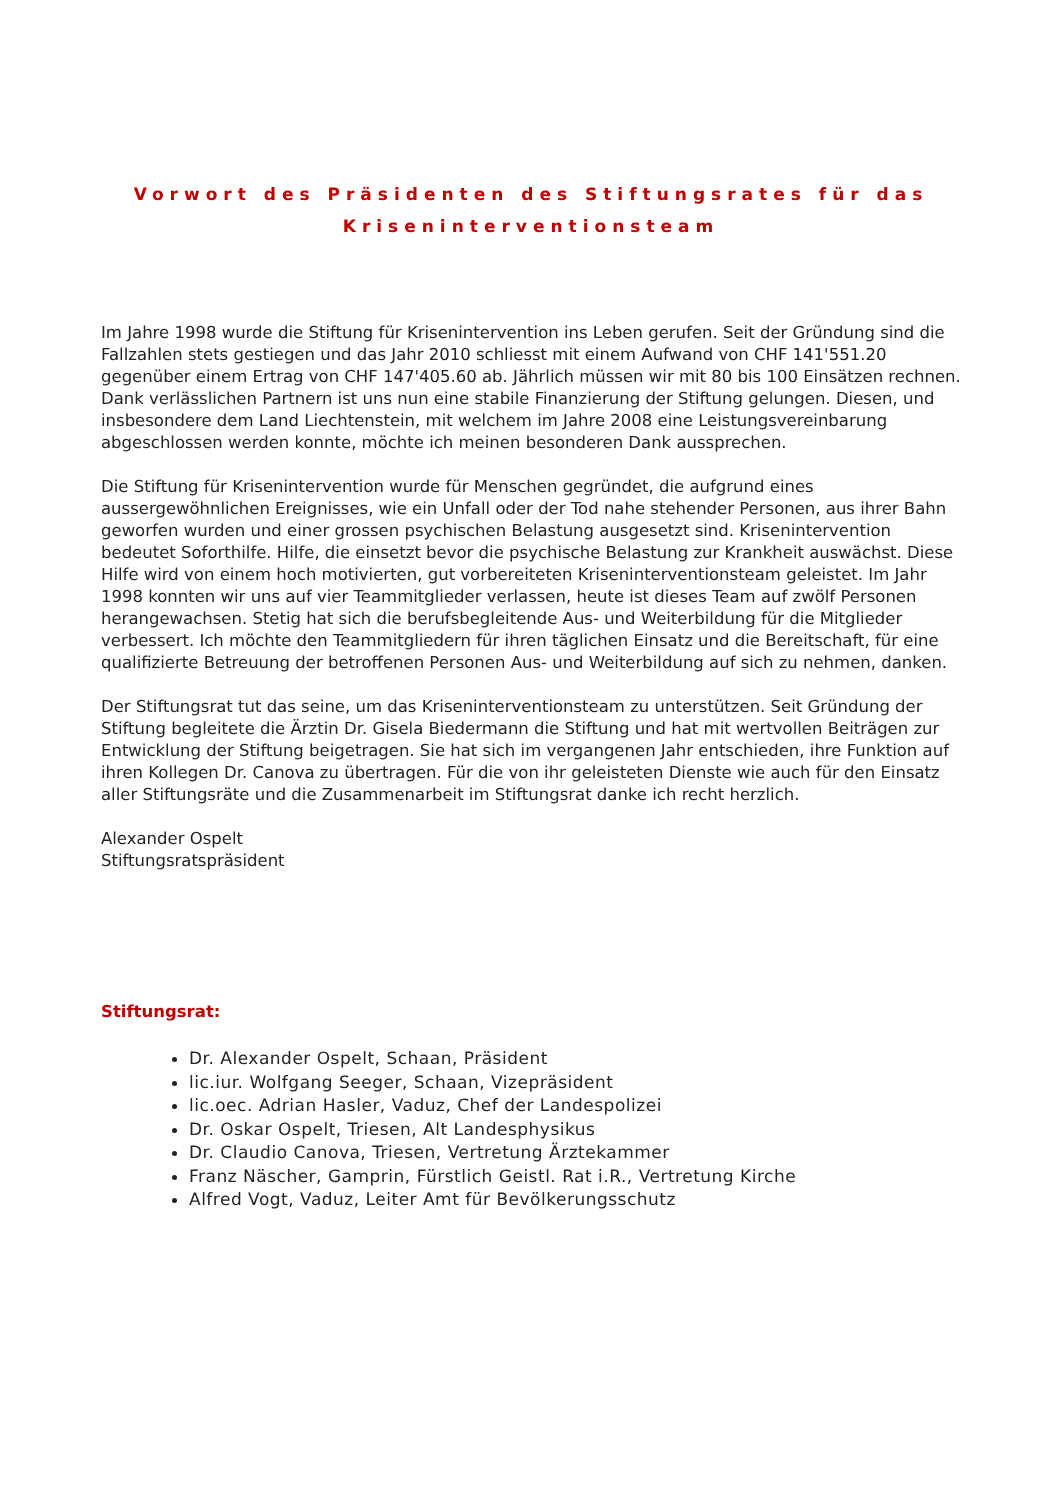Vorwort des Präsidenten des Stiftungsrates für das Kriseninterventionsteam
Im Jahre 1998 wurde die Stiftung für Krisenintervention ins Leben gerufen. Seit der Gründung sind die Fallzahlen stets gestiegen und das Jahr 2010 schliesst mit einem Aufwand von CHF 141'551.20 gegenüber einem Ertrag von CHF 147'405.60 ab. Jährlich müssen wir mit 80 bis 100 Einsätzen rechnen. Dank verlässlichen Partnern ist uns nun eine stabile Finanzierung der Stiftung gelungen. Diesen, und insbesondere dem Land Liechtenstein, mit welchem im Jahre 2008 eine Leistungsvereinbarung abgeschlossen werden konnte, möchte ich meinen besonderen Dank aussprechen.
Die Stiftung für Krisenintervention wurde für Menschen gegründet, die aufgrund eines aussergewöhnlichen Ereignisses, wie ein Unfall oder der Tod nahe stehender Personen, aus ihrer Bahn geworfen wurden und einer grossen psychischen Belastung ausgesetzt sind. Krisenintervention bedeutet Soforthilfe. Hilfe, die einsetzt bevor die psychische Belastung zur Krankheit auswächst. Diese Hilfe wird von einem hoch motivierten, gut vorbereiteten Kriseninterventionsteam geleistet. Im Jahr 1998 konnten wir uns auf vier Teammitglieder verlassen, heute ist dieses Team auf zwölf Personen herangewachsen. Stetig hat sich die berufsbegleitende Aus- und Weiterbildung für die Mitglieder verbessert. Ich möchte den Teammitgliedern für ihren täglichen Einsatz und die Bereitschaft, für eine qualifizierte Betreuung der betroffenen Personen Aus- und Weiterbildung auf sich zu nehmen, danken.
Der Stiftungsrat tut das seine, um das Kriseninterventionsteam zu unterstützen. Seit Gründung der Stiftung begleitete die Ärztin Dr. Gisela Biedermann die Stiftung und hat mit wertvollen Beiträgen zur Entwicklung der Stiftung beigetragen. Sie hat sich im vergangenen Jahr entschieden, ihre Funktion auf ihren Kollegen Dr. Canova zu übertragen. Für die von ihr geleisteten Dienste wie auch für den Einsatz aller Stiftungsräte und die Zusammenarbeit im Stiftungsrat danke ich recht herzlich.
Alexander Ospelt
Stiftungsratspräsident
Stiftungsrat:
Dr. Alexander Ospelt, Schaan, Präsident
lic.iur. Wolfgang Seeger, Schaan, Vizepräsident
lic.oec. Adrian Hasler, Vaduz, Chef der Landespolizei
Dr. Oskar Ospelt, Triesen, Alt Landesphysikus
Dr. Claudio Canova, Triesen, Vertretung Ärztekammer
Franz Näscher, Gamprin, Fürstlich Geistl. Rat i.R., Vertretung Kirche
Alfred Vogt, Vaduz, Leiter Amt für Bevölkerungsschutz